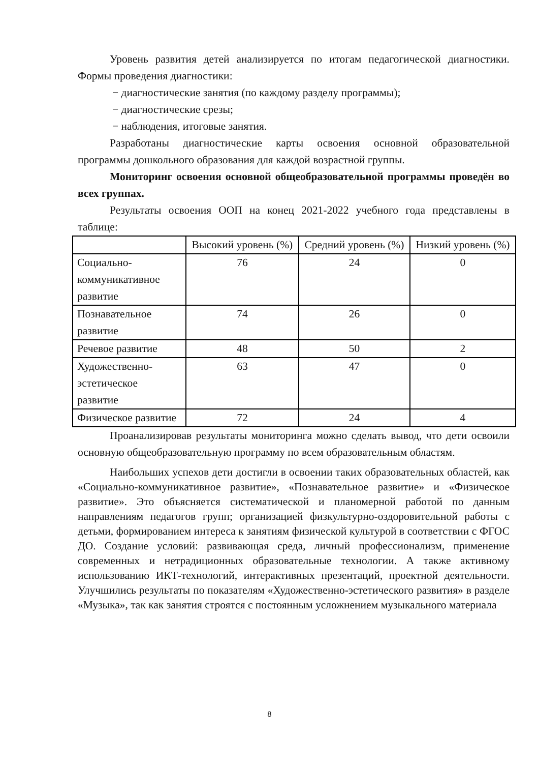Уровень развития детей анализируется по итогам педагогической диагностики. Формы проведения диагностики:
− диагностические занятия (по каждому разделу программы);
− диагностические срезы;
− наблюдения, итоговые занятия.
Разработаны диагностические карты освоения основной образовательной программы дошкольного образования для каждой возрастной группы.
Мониторинг освоения основной общеобразовательной программы проведён во всех группах.
Результаты освоения ООП на конец 2021-2022 учебного года представлены в таблице:
| | Высокий уровень (%) | Средний уровень (%) | Низкий уровень (%) |
| Социально-коммуникативное развитие | 76 | 24 | 0 |
| Познавательное развитие | 74 | 26 | 0 |
| Речевое развитие | 48 | 50 | 2 |
| Художественно-эстетическое развитие | 63 | 47 | 0 |
| Физическое развитие | 72 | 24 | 4 |
Проанализировав результаты мониторинга можно сделать вывод, что дети освоили основную общеобразовательную программу по всем образовательным областям.
Наибольших успехов дети достигли в освоении таких образовательных областей, как «Социально-коммуникативное развитие», «Познавательное развитие» и «Физическое развитие». Это объясняется систематической и планомерной работой по данным направлениям педагогов групп; организацией физкультурно-оздоровительной работы с детьми, формированием интереса к занятиям физической культурой в соответствии с ФГОС ДО. Создание условий: развивающая среда, личный профессионализм, применение современных и нетрадиционных образовательные технологии. А также активному использованию ИКТ-технологий, интерактивных презентаций, проектной деятельности. Улучшились результаты по показателям «Художественно-эстетического развития» в разделе «Музыка», так как занятия строятся с постоянным усложнением музыкального материала
8